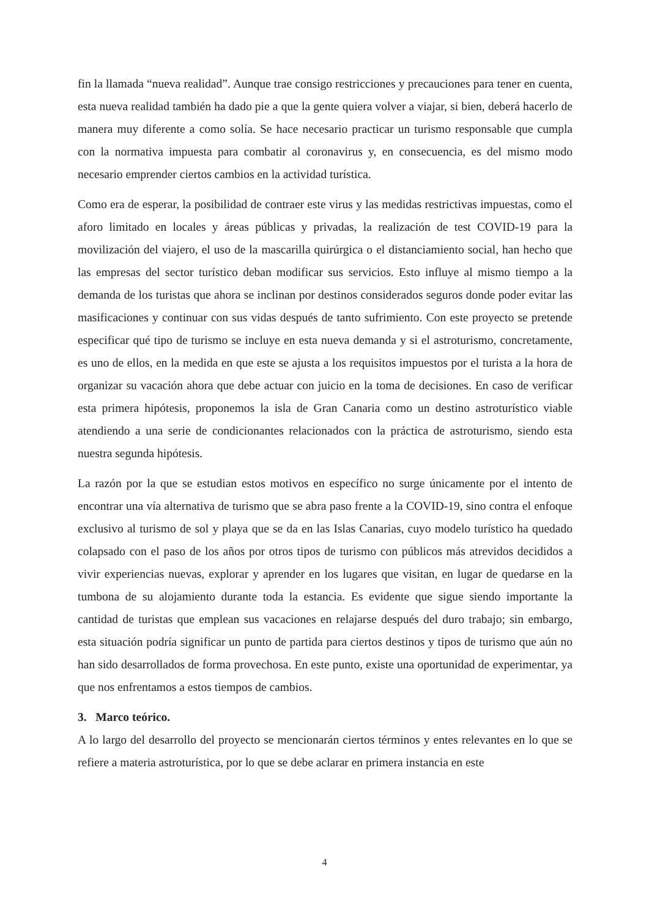fin la llamada “nueva realidad”. Aunque trae consigo restricciones y precauciones para tener en cuenta, esta nueva realidad también ha dado pie a que la gente quiera volver a viajar, si bien, deberá hacerlo de manera muy diferente a como solía. Se hace necesario practicar un turismo responsable que cumpla con la normativa impuesta para combatir al coronavirus y, en consecuencia, es del mismo modo necesario emprender ciertos cambios en la actividad turística.
Como era de esperar, la posibilidad de contraer este virus y las medidas restrictivas impuestas, como el aforo limitado en locales y áreas públicas y privadas, la realización de test COVID-19 para la movilización del viajero, el uso de la mascarilla quirúrgica o el distanciamiento social, han hecho que las empresas del sector turístico deban modificar sus servicios. Esto influye al mismo tiempo a la demanda de los turistas que ahora se inclinan por destinos considerados seguros donde poder evitar las masificaciones y continuar con sus vidas después de tanto sufrimiento. Con este proyecto se pretende especificar qué tipo de turismo se incluye en esta nueva demanda y si el astroturismo, concretamente, es uno de ellos, en la medida en que este se ajusta a los requisitos impuestos por el turista a la hora de organizar su vacación ahora que debe actuar con juicio en la toma de decisiones. En caso de verificar esta primera hipótesis, proponemos la isla de Gran Canaria como un destino astroturístico viable atendiendo a una serie de condicionantes relacionados con la práctica de astroturismo, siendo esta nuestra segunda hipótesis.
La razón por la que se estudian estos motivos en específico no surge únicamente por el intento de encontrar una vía alternativa de turismo que se abra paso frente a la COVID-19, sino contra el enfoque exclusivo al turismo de sol y playa que se da en las Islas Canarias, cuyo modelo turístico ha quedado colapsado con el paso de los años por otros tipos de turismo con públicos más atrevidos decididos a vivir experiencias nuevas, explorar y aprender en los lugares que visitan, en lugar de quedarse en la tumbona de su alojamiento durante toda la estancia. Es evidente que sigue siendo importante la cantidad de turistas que emplean sus vacaciones en relajarse después del duro trabajo; sin embargo, esta situación podría significar un punto de partida para ciertos destinos y tipos de turismo que aún no han sido desarrollados de forma provechosa. En este punto, existe una oportunidad de experimentar, ya que nos enfrentamos a estos tiempos de cambios.
3. Marco teórico.
A lo largo del desarrollo del proyecto se mencionarán ciertos términos y entes relevantes en lo que se refiere a materia astroturística, por lo que se debe aclarar en primera instancia en este
4